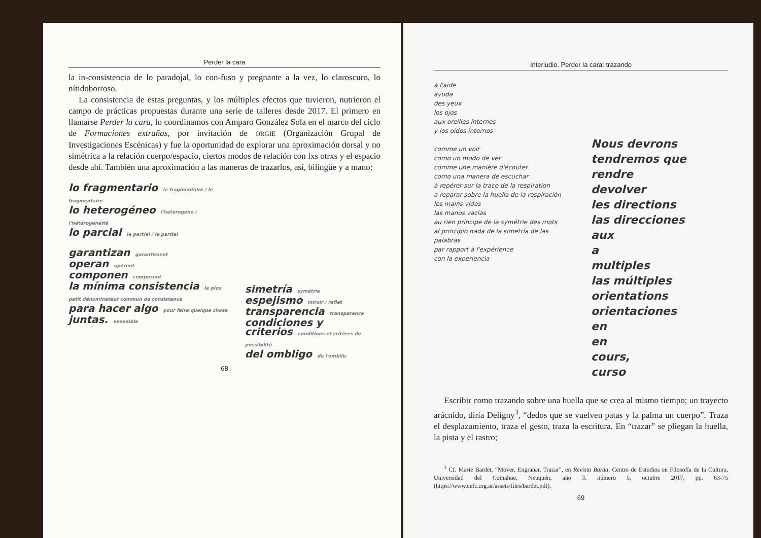Perder la cara
la in-consistencia de lo paradojal, lo con-fuso y pregnante a la vez, lo claroscuro, lo nítidoborroso.
La consistencia de estas preguntas, y los múltiples efectos que tuvieron, nutrieron el campo de prácticas propuestas durante una serie de talleres desde 2017. El primero en llamarse Perder la cara, lo coordinamos con Amparo González Sola en el marco del ciclo de Formaciones extrañas, por invitación de ORGIE (Organización Grupal de Investigaciones Escénicas) y fue la oportunidad de explorar una aproximación dorsal y no simétrica a la relación cuerpo/espacio, ciertos modos de relación con lxs otrxs y el espacio desde ahí. También una aproximación a las maneras de trazarlos, así, bilingüe y a mano:
lo fragmentario le fragmentaire / le fragmentaire
lo heterogéneo l'hétérogène / l'hétérogénéité
lo parcial le partiel / le partiel
garantizan garantissent
operan opèrent
componen composent
la mínima consistencia le plus petit dénominateur commun de consistance
para hacer algo pour faire quelque chose
juntas. ensemble
simetría symétrie
espejismo miroir / reflet
transparencia transparence
condiciones y criterios conditions et critères de possibilité
del ombligo de l'ombilic
68
Interludio. Perder la cara: trazando
à l'aide
ayuda
des yeux
los ojos
aux oreilles internes
y los oídos internos
comme un voir
como un modo de ver
comme une manière d'écouter
como una manera de escuchar
à repérer sur la trace de la respiration
a reparar sobre la huella de la respiración
les mains vides
las manos vacías
au rien principe de la symétrie des mots
al principio nada de la simetría de las palabras
par rapport à l'expérience
con la experiencia
Nous devrons
tendremos que
rendre
devolver
les directions
las direcciones
aux
a
multiples
las múltiples
orientations
orientaciones
en
en
cours,
curso
Escribir como trazando sobre una huella que se crea al mismo tiempo; un trayecto arácnido, diría Deligny<sup>3</sup>, “dedos que se vuelven patas y la palma un cuerpo”. Traza el desplazamiento, traza el gesto, traza la escritura. En “trazar” se pliegan la huella, la pista y el rastro;
<sup>3</sup> Cf. Marie Bardet, “Mover, Engranar, Trazar”, en Revista Barda, Centro de Estudios en Filosofía de la Cultura, Universidad del Comahue, Neuquén, año 3, número 5, octubre 2017, pp. 63-75 (https://www.cefc.org.ar/assets/files/bardet.pdf).
69